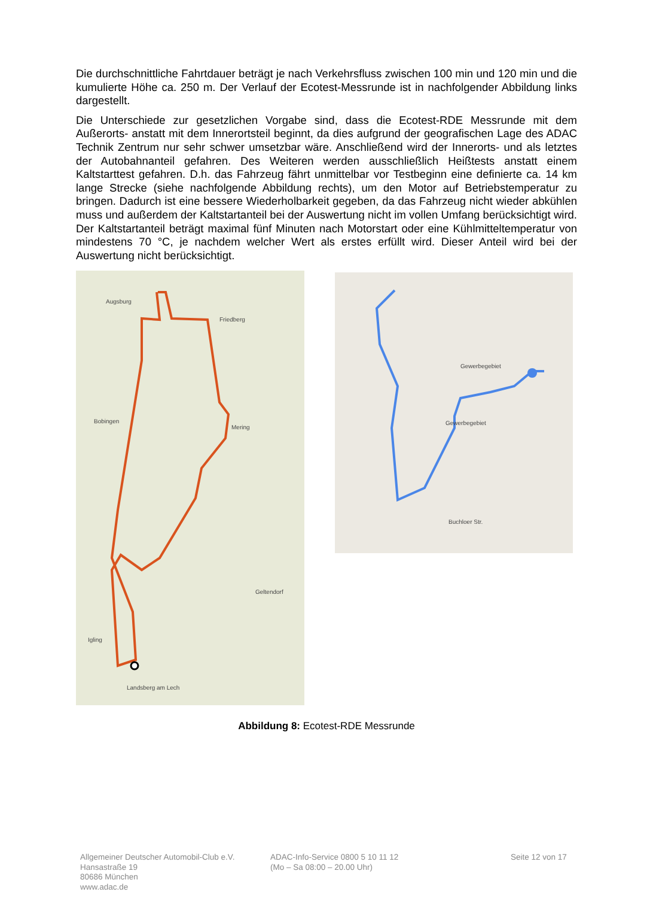Die durchschnittliche Fahrtdauer beträgt je nach Verkehrsfluss zwischen 100 min und 120 min und die kumulierte Höhe ca. 250 m. Der Verlauf der Ecotest-Messrunde ist in nachfolgender Abbildung links dargestellt.
Die Unterschiede zur gesetzlichen Vorgabe sind, dass die Ecotest-RDE Messrunde mit dem Außerorts- anstatt mit dem Innerortsteil beginnt, da dies aufgrund der geografischen Lage des ADAC Technik Zentrum nur sehr schwer umsetzbar wäre. Anschließend wird der Innerorts- und als letztes der Autobahnanteil gefahren. Des Weiteren werden ausschließlich Heißtests anstatt einem Kaltstarttest gefahren. D.h. das Fahrzeug fährt unmittelbar vor Testbeginn eine definierte ca. 14 km lange Strecke (siehe nachfolgende Abbildung rechts), um den Motor auf Betriebstemperatur zu bringen. Dadurch ist eine bessere Wiederholbarkeit gegeben, da das Fahrzeug nicht wieder abkühlen muss und außerdem der Kaltstartanteil bei der Auswertung nicht im vollen Umfang berücksichtigt wird. Der Kaltstartanteil beträgt maximal fünf Minuten nach Motorstart oder eine Kühlmitteltemperatur von mindestens 70 °C, je nachdem welcher Wert als erstes erfüllt wird. Dieser Anteil wird bei der Auswertung nicht berücksichtigt.
Augsburg
Friedberg
Bobingen
Mering
Landsberg am Lech
Igling
Geltendorf
Gewerbegebiet
Gewerbegebiet
Buchloer Str.
Abbildung 8: Ecotest-RDE Messrunde
Allgemeiner Deutscher Automobil-Club e.V.
Hansastraße 19
80686 München
www.adac.de
ADAC-Info-Service 0800 5 10 11 12
(Mo – Sa 08:00 – 20.00 Uhr)
Seite 12 von 17